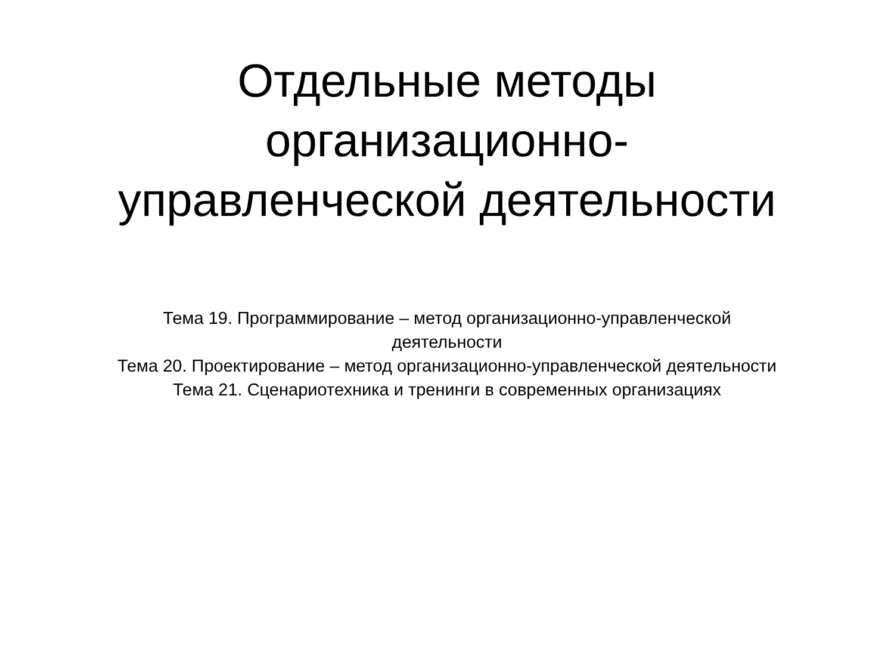Отдельные методы
организационно-
управленческой деятельности
Тема 19. Программирование – метод организационно-управленческой деятельности
Тема 20. Проектирование – метод организационно-управленческой деятельности
Тема 21. Сценариотехника и тренинги в современных организациях